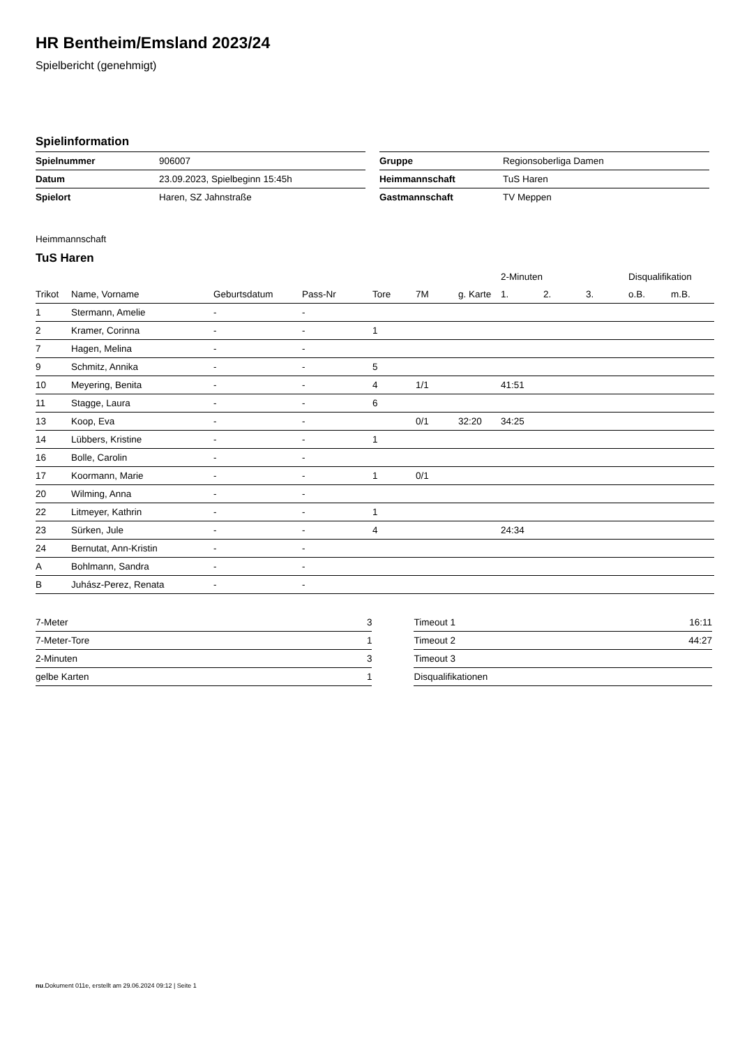HR Bentheim/Emsland 2023/24
Spielbericht (genehmigt)
Spielinformation
| Spielnummer | 906007 |
| Datum | 23.09.2023, Spielbeginn 15:45h |
| Spielort | Haren, SZ Jahnstraße |
| Gruppe | Regionsoberliga Damen |
| Heimmannschaft | TuS Haren |
| Gastmannschaft | TV Meppen |
Heimmannschaft
TuS Haren
| | | | | | | | 2-Minuten | | | Disqualifikation | |
| --- | --- | --- | --- | --- | --- | --- | --- | --- | --- | --- | --- |
| Trikot | Name, Vorname | Geburtsdatum | Pass-Nr | Tore | 7M | g. Karte | 1. | 2. | 3. | o.B. | m.B. |
| 1 | Stermann, Amelie | - | - | | | | | | | | |
| 2 | Kramer, Corinna | - | - | 1 | | | | | | | |
| 7 | Hagen, Melina | - | - | | | | | | | | |
| 9 | Schmitz, Annika | - | - | 5 | | | | | | | |
| 10 | Meyering, Benita | - | - | 4 | 1/1 | | 41:51 | | | | |
| 11 | Stagge, Laura | - | - | 6 | | | | | | | |
| 13 | Koop, Eva | - | - | | 0/1 | 32:20 | 34:25 | | | | |
| 14 | Lübbers, Kristine | - | - | 1 | | | | | | | |
| 16 | Bolle, Carolin | - | - | | | | | | | | |
| 17 | Koormann, Marie | - | - | 1 | 0/1 | | | | | | |
| 20 | Wilming, Anna | - | - | | | | | | | | |
| 22 | Litmeyer, Kathrin | - | - | 1 | | | | | | | |
| 23 | Sürken, Jule | - | - | 4 | | | 24:34 | | | | |
| 24 | Bernutat, Ann-Kristin | - | - | | | | | | | | |
| A | Bohlmann, Sandra | - | - | | | | | | | | |
| B | Juhász-Perez, Renata | - | - | | | | | | | | |
| 7-Meter | 3 |
| 7-Meter-Tore | 1 |
| 2-Minuten | 3 |
| gelbe Karten | 1 |
| Timeout 1 | 16:11 |
| Timeout 2 | 44:27 |
| Timeout 3 | |
| Disqualifikationen | |
nu.Dokument 011e, erstellt am 29.06.2024 09:12 | Seite 1